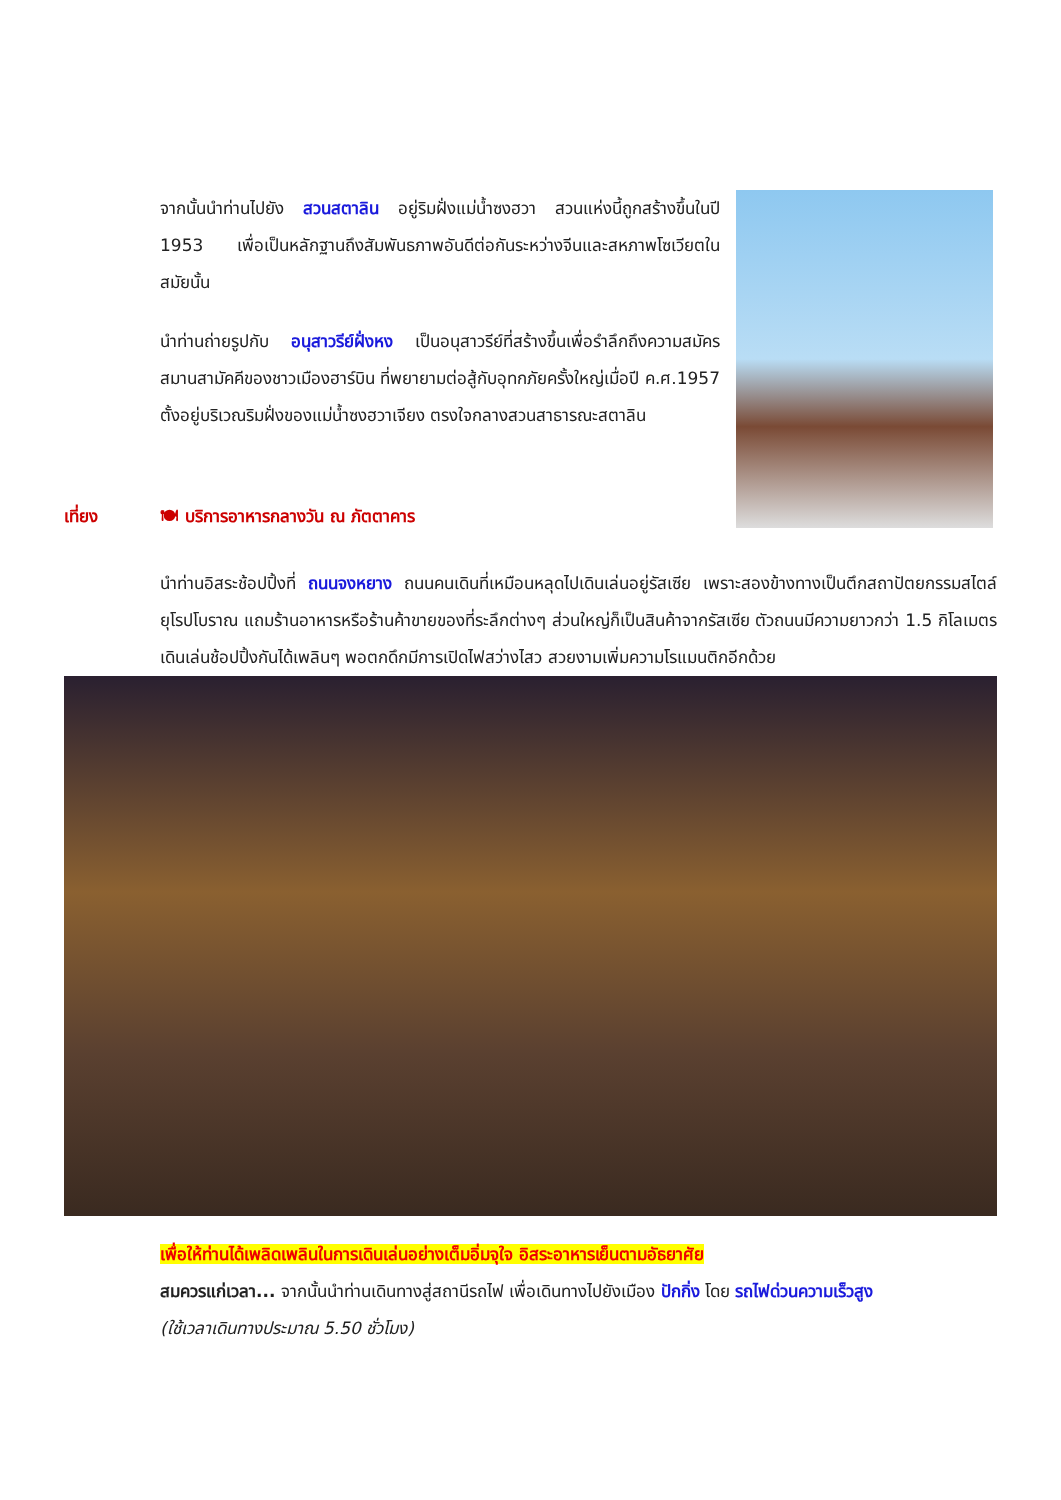จากนั้นนำท่านไปยัง สวนสตาลิน อยู่ริมฝั่งแม่น้ำซงฮวา สวนแห่งนี้ถูกสร้างขึ้นในปี 1953 เพื่อเป็นหลักฐานถึงสัมพันธภาพอันดีต่อกันระหว่างจีนและสหภาพโซเวียตในสมัยนั้น
นำท่านถ่ายรูปกับ อนุสาวรีย์ฝั่งหง เป็นอนุสาวรีย์ที่สร้างขึ้นเพื่อรำลึกถึงความสมัครสมานสามัคคีของชาวเมืองฮาร์บิน ที่พยายามต่อสู้กับอุทกภัยครั้งใหญ่เมื่อปี ค.ศ.1957 ตั้งอยู่บริเวณริมฝั่งของแม่น้ำซงฮวาเจียง ตรงใจกลางสวนสาธารณะสตาลิน
เที่ยง 🍽 บริการอาหารกลางวัน ณ ภัตตาคาร
นำท่านอิสระช้อปปิ้งที่ ถนนจงหยาง ถนนคนเดินที่เหมือนหลุดไปเดินเล่นอยู่รัสเซีย เพราะสองข้างทางเป็นตึกสถาปัตยกรรมสไตล์ยุโรปโบราณ แถมร้านอาหารหรือร้านค้าขายของที่ระลึกต่างๆ ส่วนใหญ่ก็เป็นสินค้าจากรัสเซีย ตัวถนนมีความยาวกว่า 1.5 กิโลเมตร เดินเล่นช้อปปิ้งกันได้เพลินๆ พอตกดึกมีการเปิดไฟสว่างไสว สวยงามเพิ่มความโรแมนติกอีกด้วย
เพื่อให้ท่านได้เพลิดเพลินในการเดินเล่นอย่างเต็มอิ่มจุใจ อิสระอาหารเย็นตามอัธยาศัย
สมควรแก่เวลา... จากนั้นนำท่านเดินทางสู่สถานีรถไฟ เพื่อเดินทางไปยังเมือง ปักกิ่ง โดย รถไฟด่วนความเร็วสูง
(ใช้เวลาเดินทางประมาณ 5.50 ชั่วโมง)